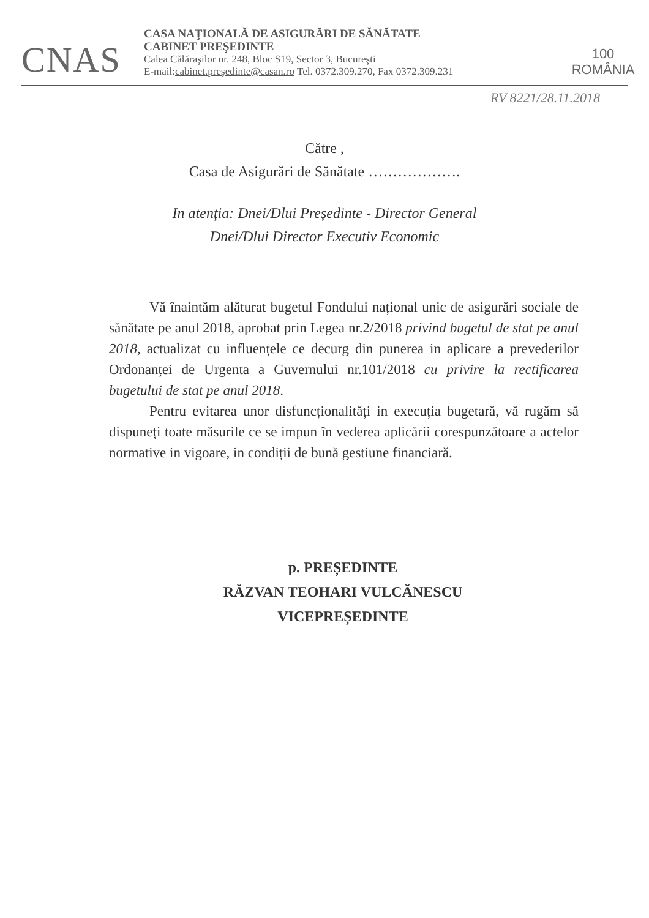CNAS
CASA NAŢIONALĂ DE ASIGURĂRI DE SĂNĂTATE
CABINET PREŞEDINTE
Calea Călăraşilor nr. 248, Bloc S19, Sector 3, Bucureşti
E-mail:cabinet.preşedinte@casan.ro Tel. 0372.309.270, Fax 0372.309.231
100
ROMÂNIA
RV 8221/28.11.2018
Către ,
Casa de Asigurări de Sănătate ……………….
In atenția: Dnei/Dlui Președinte - Director General
Dnei/Dlui Director Executiv Economic
Vă înaintăm alăturat bugetul Fondului național unic de asigurări sociale de sănătate pe anul 2018, aprobat prin Legea nr.2/2018 privind bugetul de stat pe anul 2018, actualizat cu influențele ce decurg din punerea in aplicare a prevederilor Ordonanței de Urgenta a Guvernului nr.101/2018 cu privire la rectificarea bugetului de stat pe anul 2018.
Pentru evitarea unor disfuncționalități in execuția bugetară, vă rugăm să dispuneți toate măsurile ce se impun în vederea aplicării corespunzătoare a actelor normative in vigoare, in condiții de bună gestiune financiară.
p. PREȘEDINTE
RĂZVAN TEOHARI VULCĂNESCU
VICEPREȘEDINTE